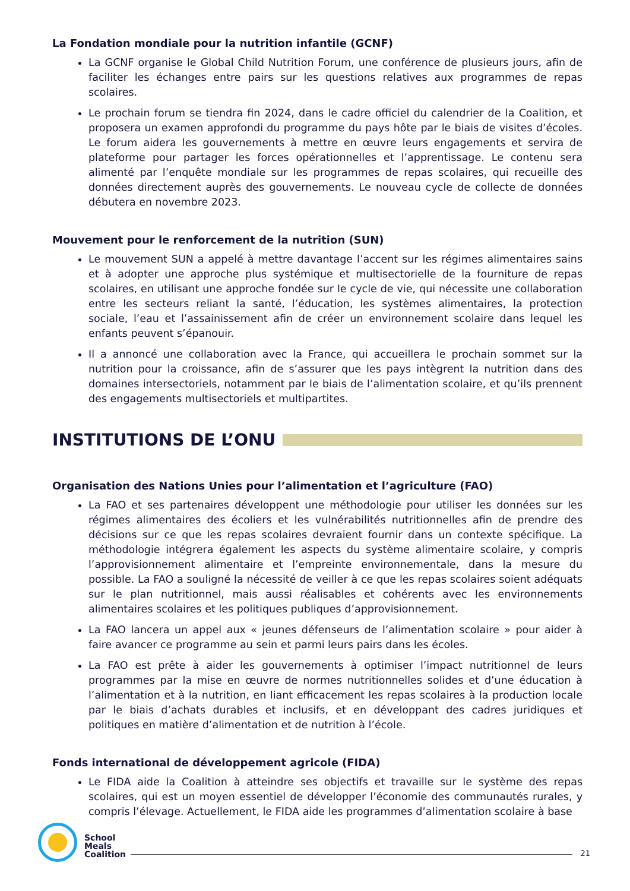La Fondation mondiale pour la nutrition infantile (GCNF)
La GCNF organise le Global Child Nutrition Forum, une conférence de plusieurs jours, afin de faciliter les échanges entre pairs sur les questions relatives aux programmes de repas scolaires.
Le prochain forum se tiendra fin 2024, dans le cadre officiel du calendrier de la Coalition, et proposera un examen approfondi du programme du pays hôte par le biais de visites d’écoles. Le forum aidera les gouvernements à mettre en œuvre leurs engagements et servira de plateforme pour partager les forces opérationnelles et l’apprentissage. Le contenu sera alimenté par l’enquête mondiale sur les programmes de repas scolaires, qui recueille des données directement auprès des gouvernements. Le nouveau cycle de collecte de données débutera en novembre 2023.
Mouvement pour le renforcement de la nutrition (SUN)
Le mouvement SUN a appelé à mettre davantage l’accent sur les régimes alimentaires sains et à adopter une approche plus systémique et multisectorielle de la fourniture de repas scolaires, en utilisant une approche fondée sur le cycle de vie, qui nécessite une collaboration entre les secteurs reliant la santé, l’éducation, les systèmes alimentaires, la protection sociale, l’eau et l’assainissement afin de créer un environnement scolaire dans lequel les enfants peuvent s’épanouir.
Il a annoncé une collaboration avec la France, qui accueillera le prochain sommet sur la nutrition pour la croissance, afin de s’assurer que les pays intègrent la nutrition dans des domaines intersectoriels, notamment par le biais de l’alimentation scolaire, et qu’ils prennent des engagements multisectoriels et multipartites.
INSTITUTIONS DE L’ONU
Organisation des Nations Unies pour l’alimentation et l’agriculture (FAO)
La FAO et ses partenaires développent une méthodologie pour utiliser les données sur les régimes alimentaires des écoliers et les vulnérabilités nutritionnelles afin de prendre des décisions sur ce que les repas scolaires devraient fournir dans un contexte spécifique. La méthodologie intégrera également les aspects du système alimentaire scolaire, y compris l’approvisionnement alimentaire et l’empreinte environnementale, dans la mesure du possible. La FAO a souligné la nécessité de veiller à ce que les repas scolaires soient adéquats sur le plan nutritionnel, mais aussi réalisables et cohérents avec les environnements alimentaires scolaires et les politiques publiques d’approvisionnement.
La FAO lancera un appel aux « jeunes défenseurs de l’alimentation scolaire » pour aider à faire avancer ce programme au sein et parmi leurs pairs dans les écoles.
La FAO est prête à aider les gouvernements à optimiser l’impact nutritionnel de leurs programmes par la mise en œuvre de normes nutritionnelles solides et d’une éducation à l’alimentation et à la nutrition, en liant efficacement les repas scolaires à la production locale par le biais d’achats durables et inclusifs, et en développant des cadres juridiques et politiques en matière d’alimentation et de nutrition à l’école.
Fonds international de développement agricole (FIDA)
Le FIDA aide la Coalition à atteindre ses objectifs et travaille sur le système des repas scolaires, qui est un moyen essentiel de développer l’économie des communautés rurales, y compris l’élevage. Actuellement, le FIDA aide les programmes d’alimentation scolaire à base
School
Meals
Coalition
21